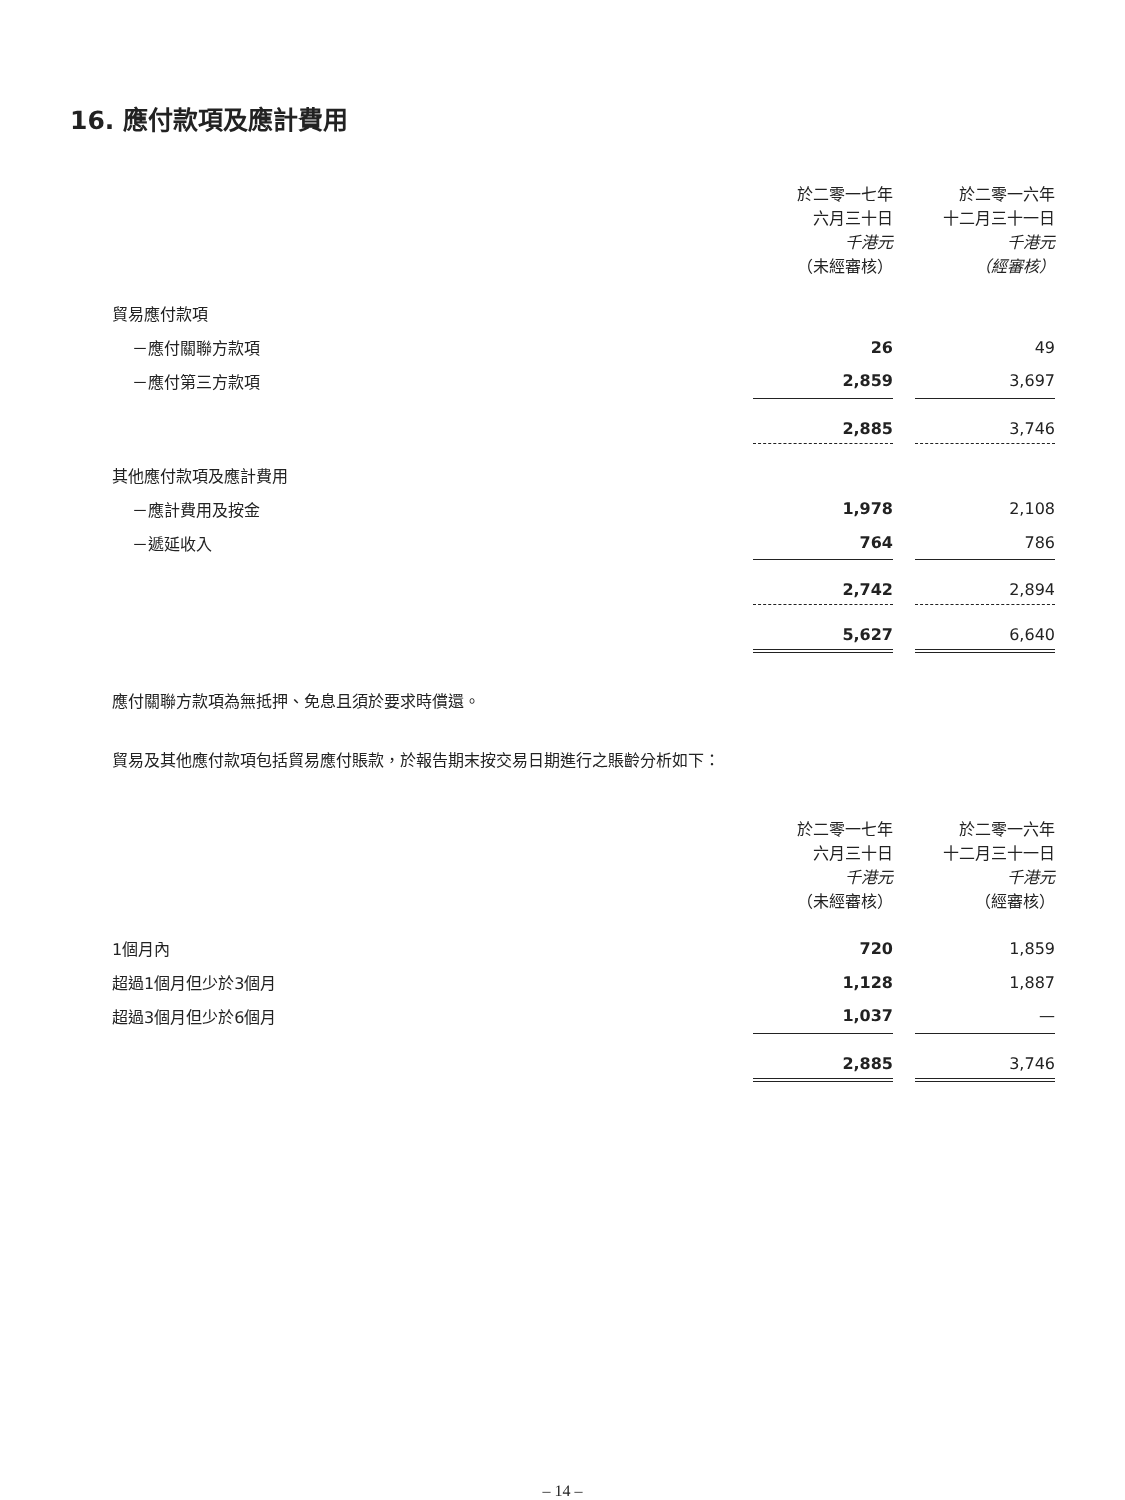16. 應付款項及應計費用
| | 於二零一七年 六月三十日 千港元 （未經審核） | | 於二零一六年 十二月三十一日 千港元 （經審核） |
| --- | --- | --- | --- |
| 貿易應付款項 | | | |
| －應付關聯方款項 | 26 | | 49 |
| －應付第三方款項 | 2,859 | | 3,697 |
| | 2,885 | | 3,746 |
| 其他應付款項及應計費用 | | | |
| －應計費用及按金 | 1,978 | | 2,108 |
| －遞延收入 | 764 | | 786 |
| | 2,742 | | 2,894 |
| | 5,627 | | 6,640 |
應付關聯方款項為無抵押、免息且須於要求時償還。
貿易及其他應付款項包括貿易應付賬款，於報告期末按交易日期進行之賬齡分析如下：
| | 於二零一七年 六月三十日 千港元 （未經審核） | | 於二零一六年 十二月三十一日 千港元 （經審核） |
| --- | --- | --- | --- |
| 1個月內 | 720 | | 1,859 |
| 超過1個月但少於3個月 | 1,128 | | 1,887 |
| 超過3個月但少於6個月 | 1,037 | | — |
| | 2,885 | | 3,746 |
– 14 –